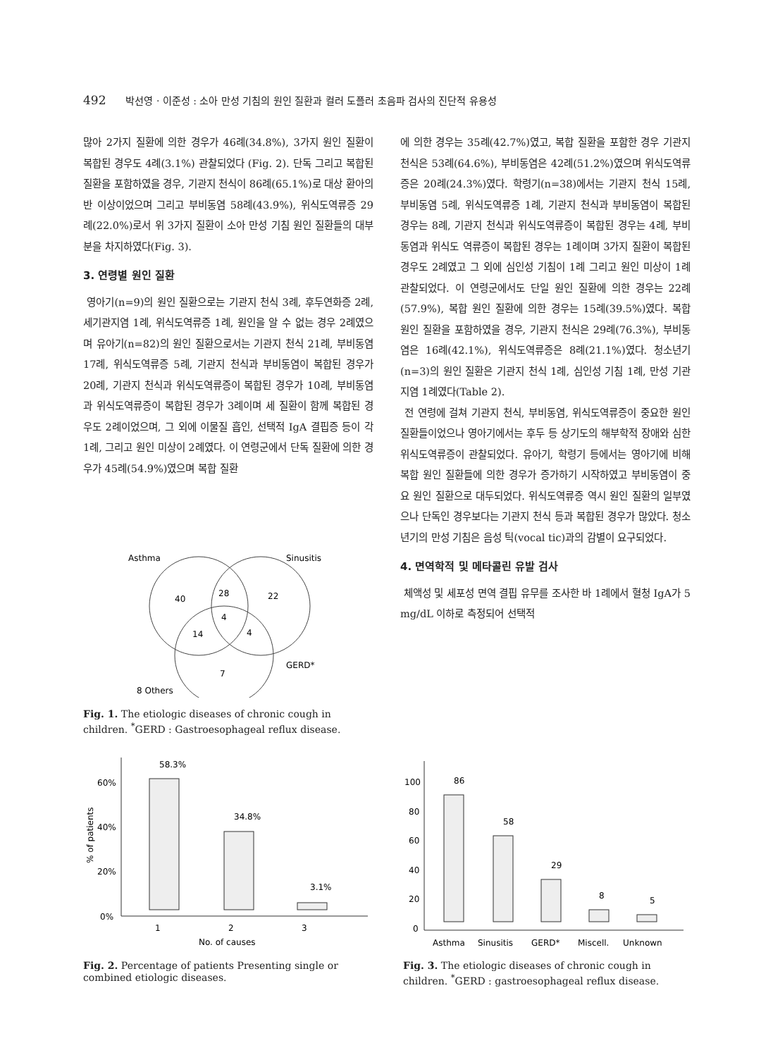492 박선영 · 이준성 : 소아 만성 기침의 원인 질환과 컬러 도플러 초음파 검사의 진단적 유용성
많아 2가지 질환에 의한 경우가 46례(34.8%), 3가지 원인 질환이 복합된 경우도 4례(3.1%) 관찰되었다 (Fig. 2). 단독 그리고 복합된 질환을 포함하였을 경우, 기관지 천식이 86례(65.1%)로 대상 환아의 반 이상이었으며 그리고 부비동염 58례(43.9%), 위식도역류증 29례(22.0%)로서 위 3가지 질환이 소아 만성 기침 원인 질환들의 대부분을 차지하였다(Fig. 3).
3. 연령별 원인 질환
영아기(n=9)의 원인 질환으로는 기관지 천식 3례, 후두연화증 2례, 세기관지염 1례, 위식도역류증 1례, 원인을 알 수 없는 경우 2례였으며 유아기(n=82)의 원인 질환으로서는 기관지 천식 21례, 부비동염 17례, 위식도역류증 5례, 기관지 천식과 부비동염이 복합된 경우가 20례, 기관지 천식과 위식도역류증이 복합된 경우가 10례, 부비동염과 위식도역류증이 복합된 경우가 3례이며 세 질환이 함께 복합된 경우도 2례이었으며, 그 외에 이물질 흡인, 선택적 IgA 결핍증 등이 각 1례, 그리고 원인 미상이 2례였다. 이 연령군에서 단독 질환에 의한 경우가 45례(54.9%)였으며 복합 질환
에 의한 경우는 35례(42.7%)였고, 복합 질환을 포함한 경우 기관지 천식은 53례(64.6%), 부비동염은 42례(51.2%)였으며 위식도역류증은 20례(24.3%)였다. 학령기(n=38)에서는 기관지 천식 15례, 부비동염 5례, 위식도역류증 1례, 기관지 천식과 부비동염이 복합된 경우는 8례, 기관지 천식과 위식도역류증이 복합된 경우는 4례, 부비동염과 위식도 역류증이 복합된 경우는 1례이며 3가지 질환이 복합된 경우도 2례였고 그 외에 심인성 기침이 1례 그리고 원인 미상이 1례 관찰되었다. 이 연령군에서도 단일 원인 질환에 의한 경우는 22례(57.9%), 복합 원인 질환에 의한 경우는 15례(39.5%)였다. 복합 원인 질환을 포함하였을 경우, 기관지 천식은 29례(76.3%), 부비동염은 16례(42.1%), 위식도역류증은 8례(21.1%)였다. 청소년기(n=3)의 원인 질환은 기관지 천식 1례, 심인성 기침 1례, 만성 기관지염 1례였다(Table 2).
전 연령에 걸쳐 기관지 천식, 부비동염, 위식도역류증이 중요한 원인 질환들이었으나 영아기에서는 후두 등 상기도의 해부학적 장애와 심한 위식도역류증이 관찰되었다. 유아기, 학령기 등에서는 영아기에 비해 복합 원인 질환들에 의한 경우가 증가하기 시작하였고 부비동염이 중요 원인 질환으로 대두되었다. 위식도역류증 역시 원인 질환의 일부였으나 단독인 경우보다는 기관지 천식 등과 복합된 경우가 많았다. 청소년기의 만성 기침은 음성 틱(vocal tic)과의 감별이 요구되었다.
4. 면역학적 및 메타콜린 유발 검사
체액성 및 세포성 면역 결핍 유무를 조사한 바 1례에서 혈청 IgA가 5 mg/dL 이하로 측정되어 선택적
Asthma
Sinusitis
40
28
22
4
14
4
7
GERD*
8 Others
Fig. 1. The etiologic diseases of chronic cough in children. <sup>*</sup>GERD : Gastroesophageal reflux disease.
60%
40%
20%
0%
% of patients
58.3%
34.8%
3.1%
1
2
3
No. of causes
Fig. 2. Percentage of patients Presenting single or combined etiologic diseases.
100
80
60
40
20
0
86
58
29
8
5
Asthma
Sinusitis
GERD*
Miscell.
Unknown
Fig. 3. The etiologic diseases of chronic cough in children. <sup>*</sup>GERD : gastroesophageal reflux disease.